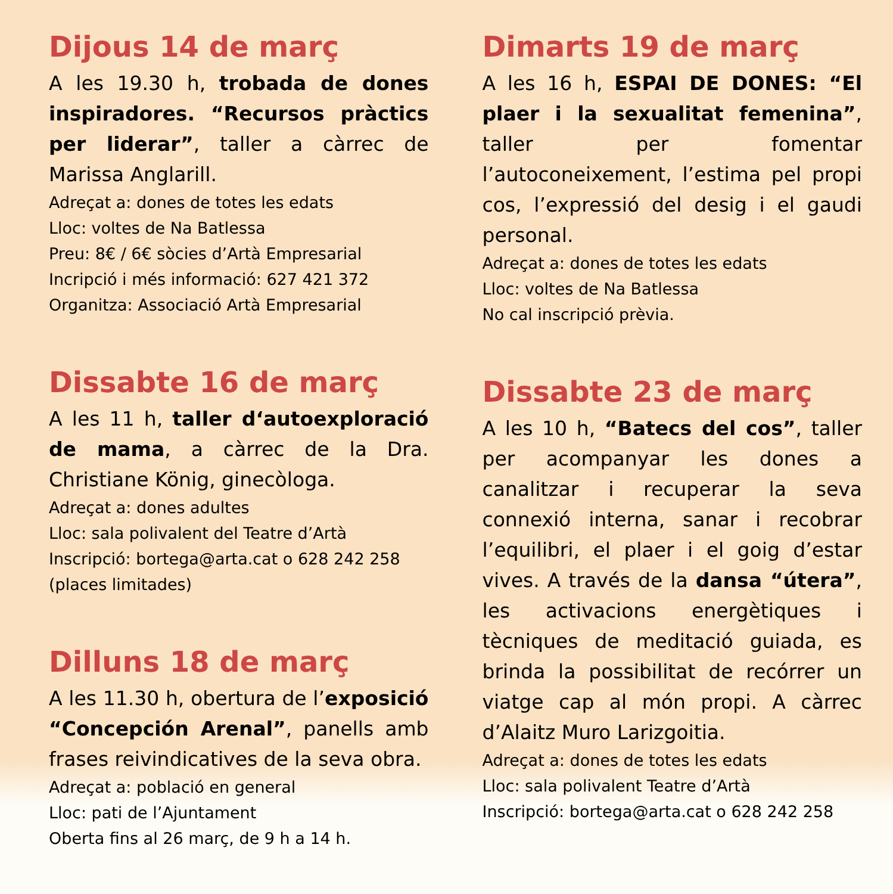Dijous 14 de març
A les 19.30 h, trobada de dones inspiradores. “Recursos pràctics per liderar”, taller a càrrec de Marissa Anglarill.
Adreçat a: dones de totes les edats
Lloc: voltes de Na Batlessa
Preu: 8€ / 6€ sòcies d’Artà Empresarial
Incripció i més informació: 627 421 372
Organitza: Associació Artà Empresarial
Dissabte 16 de març
A les 11 h, taller d‘autoexploració de mama, a càrrec de la Dra. Christiane König, ginecòloga.
Adreçat a: dones adultes
Lloc: sala polivalent del Teatre d’Artà
Inscripció: bortega@arta.cat o 628 242 258 (places limitades)
Dilluns 18 de març
A les 11.30 h, obertura de l’exposició “Concepción Arenal”, panells amb frases reivindicatives de la seva obra.
Adreçat a: població en general
Lloc: pati de l’Ajuntament
Oberta fins al 26 març, de 9 h a 14 h.
Dimarts 19 de març
A les 16 h, ESPAI DE DONES: “El plaer i la sexualitat femenina”, taller per fomentar l’autoconeixement, l’estima pel propi cos, l’expressió del desig i el gaudi personal.
Adreçat a: dones de totes les edats
Lloc: voltes de Na Batlessa
No cal inscripció prèvia.
Dissabte 23 de març
A les 10 h, “Batecs del cos”, taller per acompanyar les dones a canalitzar i recuperar la seva connexió interna, sanar i recobrar l’equilibri, el plaer i el goig d’estar vives. A través de la dansa “útera”, les activacions energètiques i tècniques de meditació guiada, es brinda la possibilitat de recórrer un viatge cap al món propi. A càrrec d’Alaitz Muro Larizgoitia.
Adreçat a: dones de totes les edats
Lloc: sala polivalent Teatre d’Artà
Inscripció: bortega@arta.cat o 628 242 258